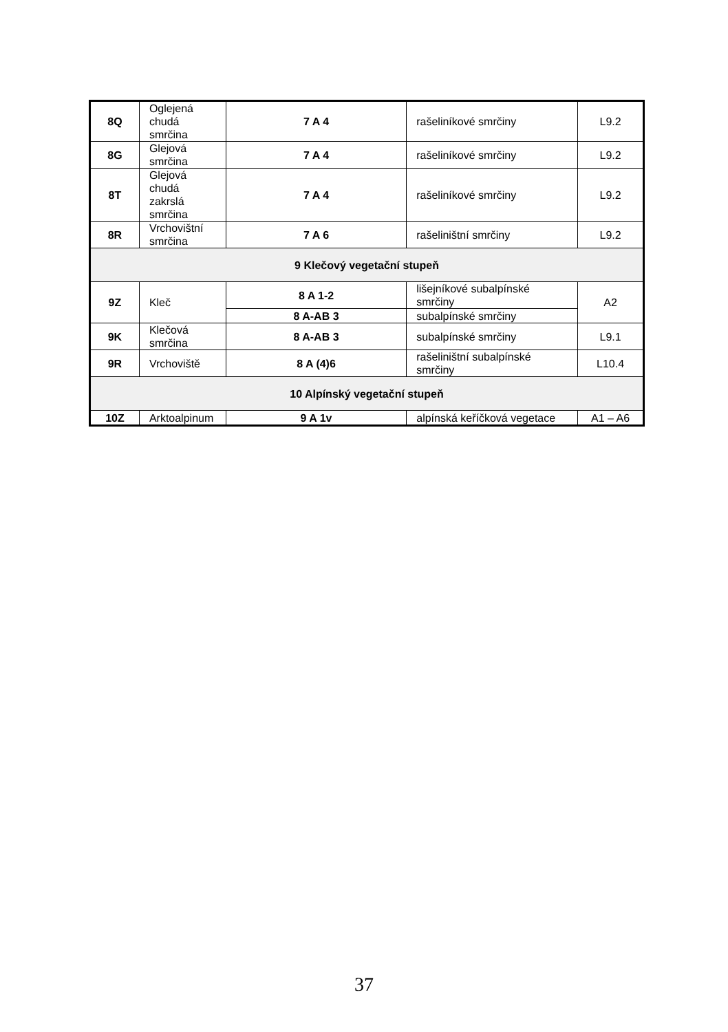| 8Q | Oglejená chudá smrčina | 7 A 4 | rašeliníkové smrčiny | L9.2 |
| 8G | Glejová smrčina | 7 A 4 | rašeliníkové smrčiny | L9.2 |
| 8T | Glejová chudá zakrslá smrčina | 7 A 4 | rašeliníkové smrčiny | L9.2 |
| 8R | Vrchovištní smrčina | 7 A 6 | rašeliništní smrčiny | L9.2 |
| 9 Klečový vegetační stupeň | | | | |
| 9Z | Kleč | 8 A 1-2 | lišejníkové subalpínské smrčiny | A2 |
| | | 8 A-AB 3 | subalpínské smrčiny | |
| 9K | Klečová smrčina | 8 A-AB 3 | subalpínské smrčiny | L9.1 |
| 9R | Vrchoviště | 8 A (4)6 | rašeliništní subalpínské smrčiny | L10.4 |
| 10 Alpínský vegetační stupeň | | | | |
| 10Z | Arktoalpinum | 9 A 1v | alpínská keříčková vegetace | A1 – A6 |
37